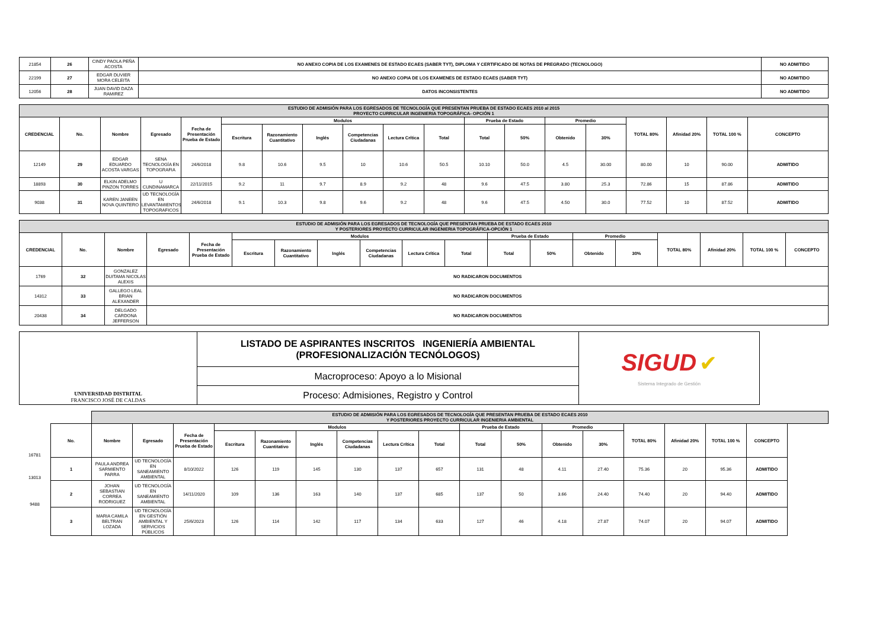| 21854 | 26 | CINDY PAOLA PEÑA ACOSTA | NO ANEXO COPIA DE LOS EXAMENES DE ESTADO ECAES (SABER TYT), DIPLOMA Y CERTIFICADO DE NOTAS DE PREGRADO (TECNOLOGO) | NO ADMITIDO |
| 22199 | 27 | EDGAR DUVIER MORA CELEITA | NO ANEXO COPIA DE LOS EXAMENES DE ESTADO ECAES (SABER TYT) | NO ADMITIDO |
| 12056 | 28 | JUAN DAVID DAZA RAMIREZ | DATOS INCONSISTENTES | NO ADMITIDO |
| ESTUDIO DE ADMISIÓN PARA LOS EGRESADOS DE TECNOLOGÍA QUE PRESENTAN PRUEBA DE ESTADO ECAES 2010 al 2015 PROYECTO CURRICULAR INGENIERIA TOPOGRÁFICA- OPCIÓN 1 | | | | | | | | | | | | | | | | | | |
| CREDENCIAL | No. | Nombre | Egresado | Fecha de Presentación Prueba de Estado | Modulos | | | | | | Prueba de Estado | | Promedio | | TOTAL 80% | Afinidad 20% | TOTAL 100 % | CONCEPTO |
| | | | | | Escritura | Razonamiento Cuantitativo | Inglés | Competencias Ciudadanas | Lectura Crítica | Total | Total | 50% | Obtenido | 30% | | | | |
| 12149 | 29 | EDGAR EDUARDO ACOSTA VARGAS | SENA TECNOLOGÍA EN TOPOGRAFIA | 24/6/2018 | 9.8 | 10.6 | 9.5 | 10 | 10.6 | 50.5 | 10.10 | 50.0 | 4.5 | 30.00 | 80.00 | 10 | 90.00 | ADMITIDO |
| 18893 | 30 | ELKIN ADELMO PINZON TORRES | U CUNDINAMARCA | 22/11/2015 | 9.2 | 11 | 9.7 | 8.9 | 9.2 | 48 | 9.6 | 47.5 | 3.80 | 25.3 | 72.86 | 15 | 87.86 | ADMITIDO |
| 9038 | 31 | KAREN JANEEN NOVA QUINTERO | UD TECNOLOGÍA EN LEVANTAMIENTOS TOPOGRAFICOS | 24/6/2018 | 9.1 | 10.3 | 9.8 | 9.6 | 9.2 | 48 | 9.6 | 47.5 | 4.50 | 30.0 | 77.52 | 10 | 87.52 | ADMITIDO |
| ESTUDIO DE ADMISIÓN PARA LOS EGRESADOS DE TECNOLOGÍA QUE PRESENTAN PRUEBA DE ESTADO ECAES 2010 Y POSTERIORES PROYECTO CURRICULAR INGENIERIA TOPOGRÁFICA-OPCIÓN 1 | | | | | | | | | | | | | | | | | | |
| CREDENCIAL | No. | Nombre | Egresado | Fecha de Presentación Prueba de Estado | Modulos | | | | | | Prueba de Estado | | Promedio | | TOTAL 80% | Afinidad 20% | TOTAL 100 % | CONCEPTO |
| | | | | | Escritura | Razonamiento Cuantitativo | Inglés | Competencias Ciudadanas | Lectura Crítica | Total | Total | 50% | Obtenido | 30% | | | | |
| 1769 | 32 | GONZALEZ DUITAMA NICOLAS ALEXIS | NO RADICARON DOCUMENTOS | | | | | | | | | | | | | | | |
| 14312 | 33 | GALLEGO LEAL BRIAN ALEXANDER | NO RADICARON DOCUMENTOS | | | | | | | | | | | | | | | |
| 20438 | 34 | DELGADO CARDONA JEFFERSON | NO RADICARON DOCUMENTOS | | | | | | | | | | | | | | | |
| UNIVERSIDAD DISTRITAL FRANCISCO JOSÉ DE CALDAS | LISTADO DE ASPIRANTES INSCRITOS INGENIERÍA AMBIENTAL (PROFESIONALIZACIÓN TECNÓLOGOS) | SIGUD ✔ Sistema Integrado de Gestión |
| | Macroproceso: Apoyo a lo Misional | |
| | Proceso: Admisiones, Registro y Control | |
| | ESTUDIO DE ADMISIÓN PARA LOS EGRESADOS DE TECNOLOGÍA QUE PRESENTAN PRUEBA DE ESTADO ECAES 2010 Y POSTERIORES PROYECTO CURRICULAR INGENIERIA AMBIENTAL | | | | | | | | | | | | | | | | | |
| | No. | Nombre | Egresado | Fecha de Presentación Prueba de Estado | Modulos | | | | | | Prueba de Estado | | Promedio | | TOTAL 80% | Afinidad 20% | TOTAL 100 % | CONCEPTO |
| | | | | | Escritura | Razonamiento Cuantitativo | Inglés | Competencias Ciudadanas | Lectura Crítica | Total | Total | 50% | Obtenido | 30% | | | | |
| 1 16781 | PAULA ANDREA SARMIENTO PARRA | UD TECNOLOGÍA EN SANEAMIENTO AMBIENTAL | 8/10/2022 | 126 | 119 | 145 | 130 | 137 | 657 | 131 | 48 | 4.11 | 27.40 | 75.36 | 20 | 95.36 | ADMITIDO | |
| 2 | JOHAN SEBASTIAN CORREA RODRIGUEZ | UD TECNOLOGÍA EN SANEAMIENTO AMBIENTAL | 14/11/2020 | 109 | 136 | 163 | 140 | 137 | 685 | 137 | 50 | 3.66 | 24.40 | 74.40 | 20 | 94.40 | ADMITIDO | |
| 3 | MARIA CAMILA BELTRAN LOZADA | UD TECNOLOGÍA EN GESTIÓN AMBIENTAL Y SERVICIOS PÚBLICOS | 25/6/2023 | 126 | 114 | 142 | 117 | 134 | 633 | 127 | 46 | 4.18 | 27.87 | 74.07 | 20 | 94.07 | ADMITIDO | |
16781
13013
9488